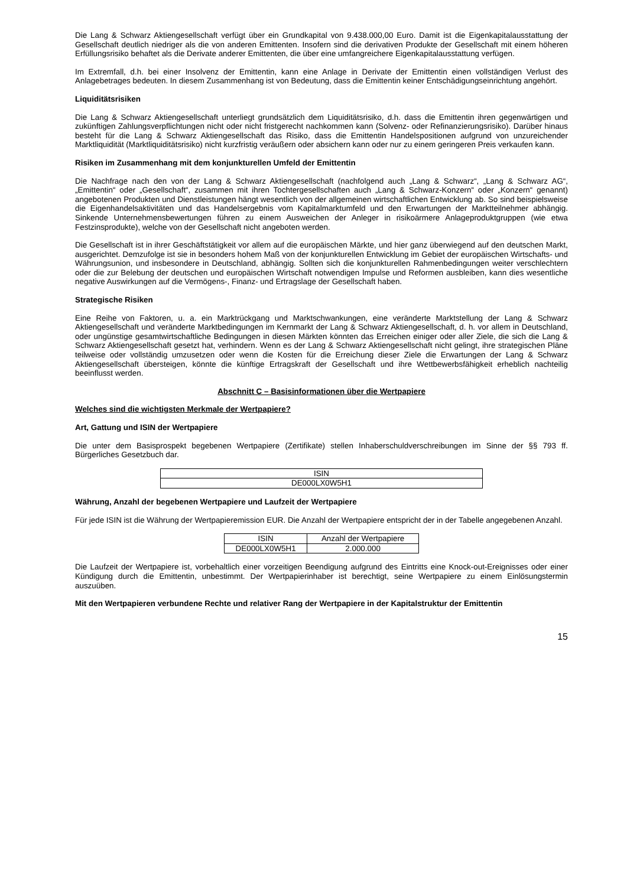Die Lang & Schwarz Aktiengesellschaft verfügt über ein Grundkapital von 9.438.000,00 Euro. Damit ist die Eigen­kapitalausstattung der Gesellschaft deutlich niedriger als die von anderen Emittenten. Insofern sind die derivativen Produkte der Gesellschaft mit einem höheren Erfüllungsrisiko behaftet als die Derivate anderer Emittenten, die über eine umfangreichere Eigenkapitalausstattung verfügen.
Im Extremfall, d.h. bei einer Insolvenz der Emittentin, kann eine Anlage in Derivate der Emittentin einen vollständigen Verlust des Anlagebetrages bedeuten. In diesem Zusammenhang ist von Bedeutung, dass die Emittentin keiner Entschädigungseinrichtung angehört.
Liquiditätsrisiken
Die Lang & Schwarz Aktiengesellschaft unterliegt grundsätzlich dem Liquiditätsrisiko, d.h. dass die Emittentin ihren gegenwärtigen und zukünftigen Zahlungsverpflichtungen nicht oder nicht fristgerecht nachkommen kann (Solvenz- oder Refinanzierungsrisiko). Darüber hinaus besteht für die Lang & Schwarz Aktiengesellschaft das Risiko, dass die Emittentin Handelspositionen aufgrund von unzureichender Marktliquidität (Marktliquiditätsrisiko) nicht kurzfristig veräußern oder absichern kann oder nur zu einem geringeren Preis verkaufen kann.
Risiken im Zusammenhang mit dem konjunkturellen Umfeld der Emittentin
Die Nachfrage nach den von der Lang & Schwarz Aktiengesellschaft (nachfolgend auch „Lang & Schwarz“, „Lang & Schwarz AG“, „Emittentin“ oder „Gesellschaft“, zusammen mit ihren Tochtergesellschaften auch „Lang & Schwarz-Konzern“ oder „Konzern“ genannt) angebotenen Produkten und Dienstleistungen hängt wesentlich von der allgemeinen wirtschaftlichen Entwicklung ab. So sind beispielsweise die Eigenhandelsaktivitäten und das Handelsergebnis vom Kapitalmarktumfeld und den Erwartungen der Marktteilnehmer abhängig. Sinkende Unternehmensbewertungen führen zu einem Ausweichen der Anleger in risikoärmere Anlageproduktgruppen (wie etwa Festzinsprodukte), welche von der Gesellschaft nicht angeboten werden.
Die Gesellschaft ist in ihrer Geschäftstätigkeit vor allem auf die europäischen Märkte, und hier ganz überwiegend auf den deutschen Markt, ausgerichtet. Demzufolge ist sie in besonders hohem Maß von der konjunkturellen Entwicklung im Gebiet der europäischen Wirtschafts- und Währungsunion, und insbesondere in Deutschland, abhängig. Sollten sich die konjunkturellen Rahmenbedingungen weiter verschlechtern oder die zur Belebung der deutschen und europäischen Wirtschaft notwendigen Impulse und Reformen ausbleiben, kann dies wesentliche negative Auswirkungen auf die Vermögens-, Finanz- und Ertragslage der Gesellschaft haben.
Strategische Risiken
Eine Reihe von Faktoren, u. a. ein Marktrückgang und Marktschwankungen, eine veränderte Marktstellung der Lang & Schwarz Aktiengesellschaft und veränderte Marktbedingungen im Kernmarkt der Lang & Schwarz Aktiengesellschaft, d. h. vor allem in Deutschland, oder ungünstige gesamtwirtschaftliche Bedingungen in diesen Märkten könnten das Erreichen einiger oder aller Ziele, die sich die Lang & Schwarz Aktiengesellschaft gesetzt hat, verhindern. Wenn es der Lang & Schwarz Aktiengesellschaft nicht gelingt, ihre strategischen Pläne teilweise oder vollständig umzusetzen oder wenn die Kosten für die Erreichung dieser Ziele die Erwartungen der Lang & Schwarz Aktiengesellschaft übersteigen, könnte die künftige Ertragskraft der Gesellschaft und ihre Wettbewerbsfähigkeit erheblich nachteilig beeinflusst werden.
Abschnitt C – Basisinformationen über die Wertpapiere
Welches sind die wichtigsten Merkmale der Wertpapiere?
Art, Gattung und ISIN der Wertpapiere
Die unter dem Basisprospekt begebenen Wertpapiere (Zertifikate) stellen Inhaberschuldverschreibungen im Sinne der §§ 793 ff. Bürgerliches Gesetzbuch dar.
| ISIN |
| DE000LX0W5H1 |
Währung, Anzahl der begebenen Wertpapiere und Laufzeit der Wertpapiere
Für jede ISIN ist die Währung der Wertpapieremission EUR. Die Anzahl der Wertpapiere entspricht der in der Tabelle angegebenen Anzahl.
| ISIN | Anzahl der Wertpapiere |
| DE000LX0W5H1 | 2.000.000 |
Die Laufzeit der Wertpapiere ist, vorbehaltlich einer vorzeitigen Beendigung aufgrund des Eintritts eine Knock-out-Ereignisses oder einer Kündigung durch die Emittentin, unbestimmt. Der Wertpapierinhaber ist berechtigt, seine Wertpapiere zu einem Einlösungstermin auszuüben.
Mit den Wertpapieren verbundene Rechte und relativer Rang der Wertpapiere in der Kapitalstruktur der Emittentin
15